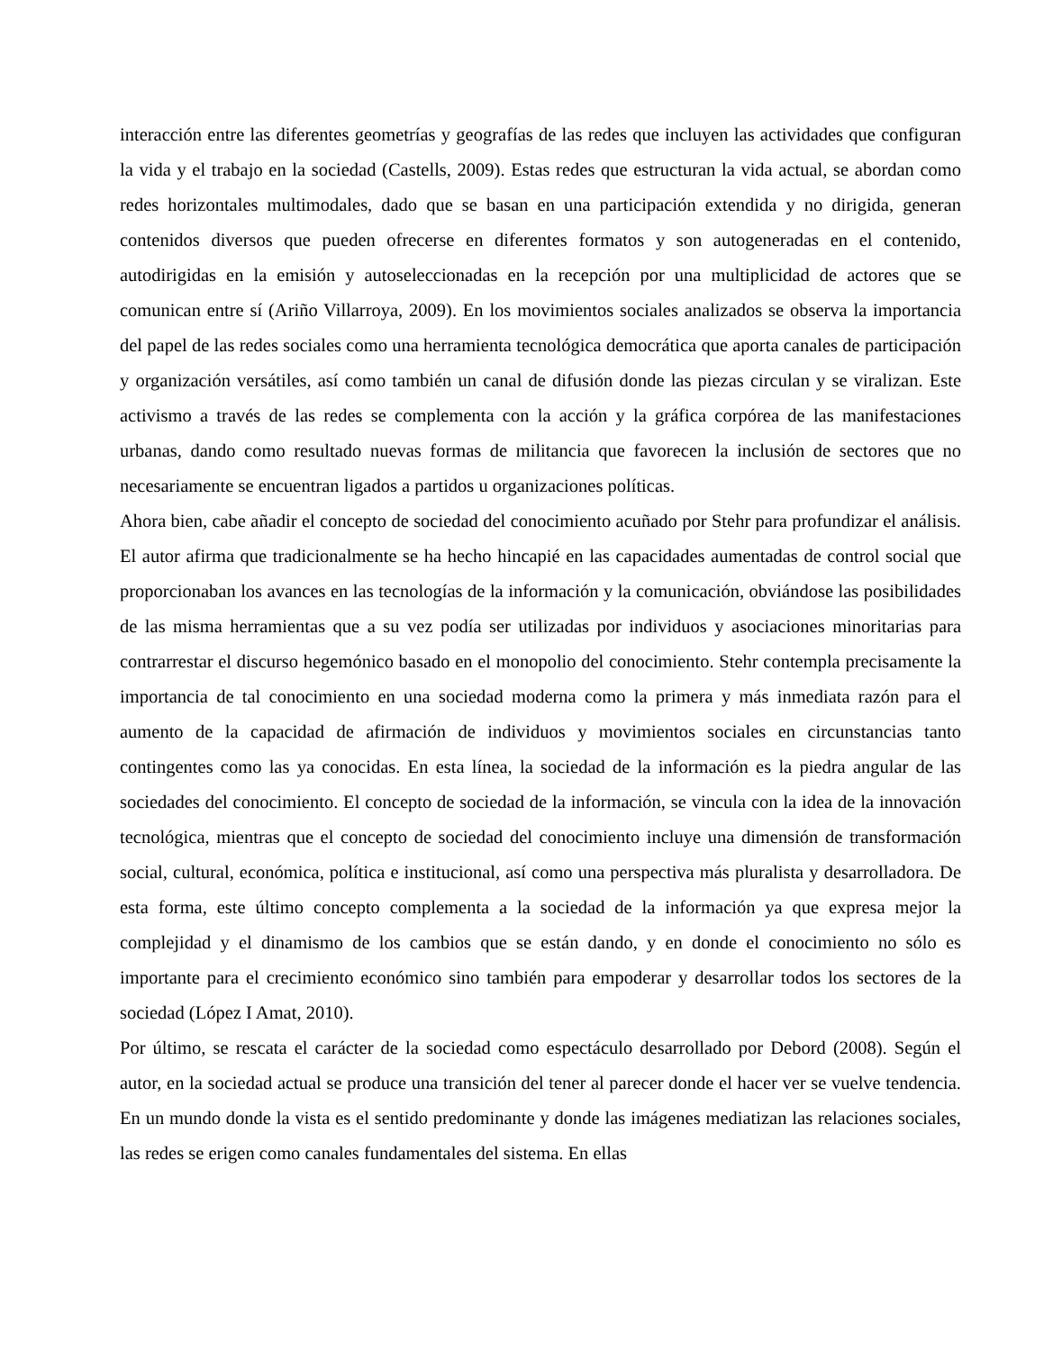interacción entre las diferentes geometrías y geografías de las redes que incluyen las actividades que configuran la vida y el trabajo en la sociedad (Castells, 2009). Estas redes que estructuran la vida actual, se abordan como redes horizontales multimodales, dado que se basan en una participación extendida y no dirigida, generan contenidos diversos que pueden ofrecerse en diferentes formatos y son autogeneradas en el contenido, autodirigidas en la emisión y autoseleccionadas en la recepción por una multiplicidad de actores que se comunican entre sí (Ariño Villarroya, 2009). En los movimientos sociales analizados se observa la importancia del papel de las redes sociales como una herramienta tecnológica democrática que aporta canales de participación y organización versátiles, así como también un canal de difusión donde las piezas circulan y se viralizan. Este activismo a través de las redes se complementa con la acción y la gráfica corpórea de las manifestaciones urbanas, dando como resultado nuevas formas de militancia que favorecen la inclusión de sectores que no necesariamente se encuentran ligados a partidos u organizaciones políticas.
Ahora bien, cabe añadir el concepto de sociedad del conocimiento acuñado por Stehr para profundizar el análisis. El autor afirma que tradicionalmente se ha hecho hincapié en las capacidades aumentadas de control social que proporcionaban los avances en las tecnologías de la información y la comunicación, obviándose las posibilidades de las misma herramientas que a su vez podía ser utilizadas por individuos y asociaciones minoritarias para contrarrestar el discurso hegemónico basado en el monopolio del conocimiento. Stehr contempla precisamente la importancia de tal conocimiento en una sociedad moderna como la primera y más inmediata razón para el aumento de la capacidad de afirmación de individuos y movimientos sociales en circunstancias tanto contingentes como las ya conocidas. En esta línea, la sociedad de la información es la piedra angular de las sociedades del conocimiento. El concepto de sociedad de la información, se vincula con la idea de la innovación tecnológica, mientras que el concepto de sociedad del conocimiento incluye una dimensión de transformación social, cultural, económica, política e institucional, así como una perspectiva más pluralista y desarrolladora. De esta forma, este último concepto complementa a la sociedad de la información ya que expresa mejor la complejidad y el dinamismo de los cambios que se están dando, y en donde el conocimiento no sólo es importante para el crecimiento económico sino también para empoderar y desarrollar todos los sectores de la sociedad (López I Amat, 2010).
Por último, se rescata el carácter de la sociedad como espectáculo desarrollado por Debord (2008). Según el autor, en la sociedad actual se produce una transición del tener al parecer donde el hacer ver se vuelve tendencia. En un mundo donde la vista es el sentido predominante y donde las imágenes mediatizan las relaciones sociales, las redes se erigen como canales fundamentales del sistema. En ellas